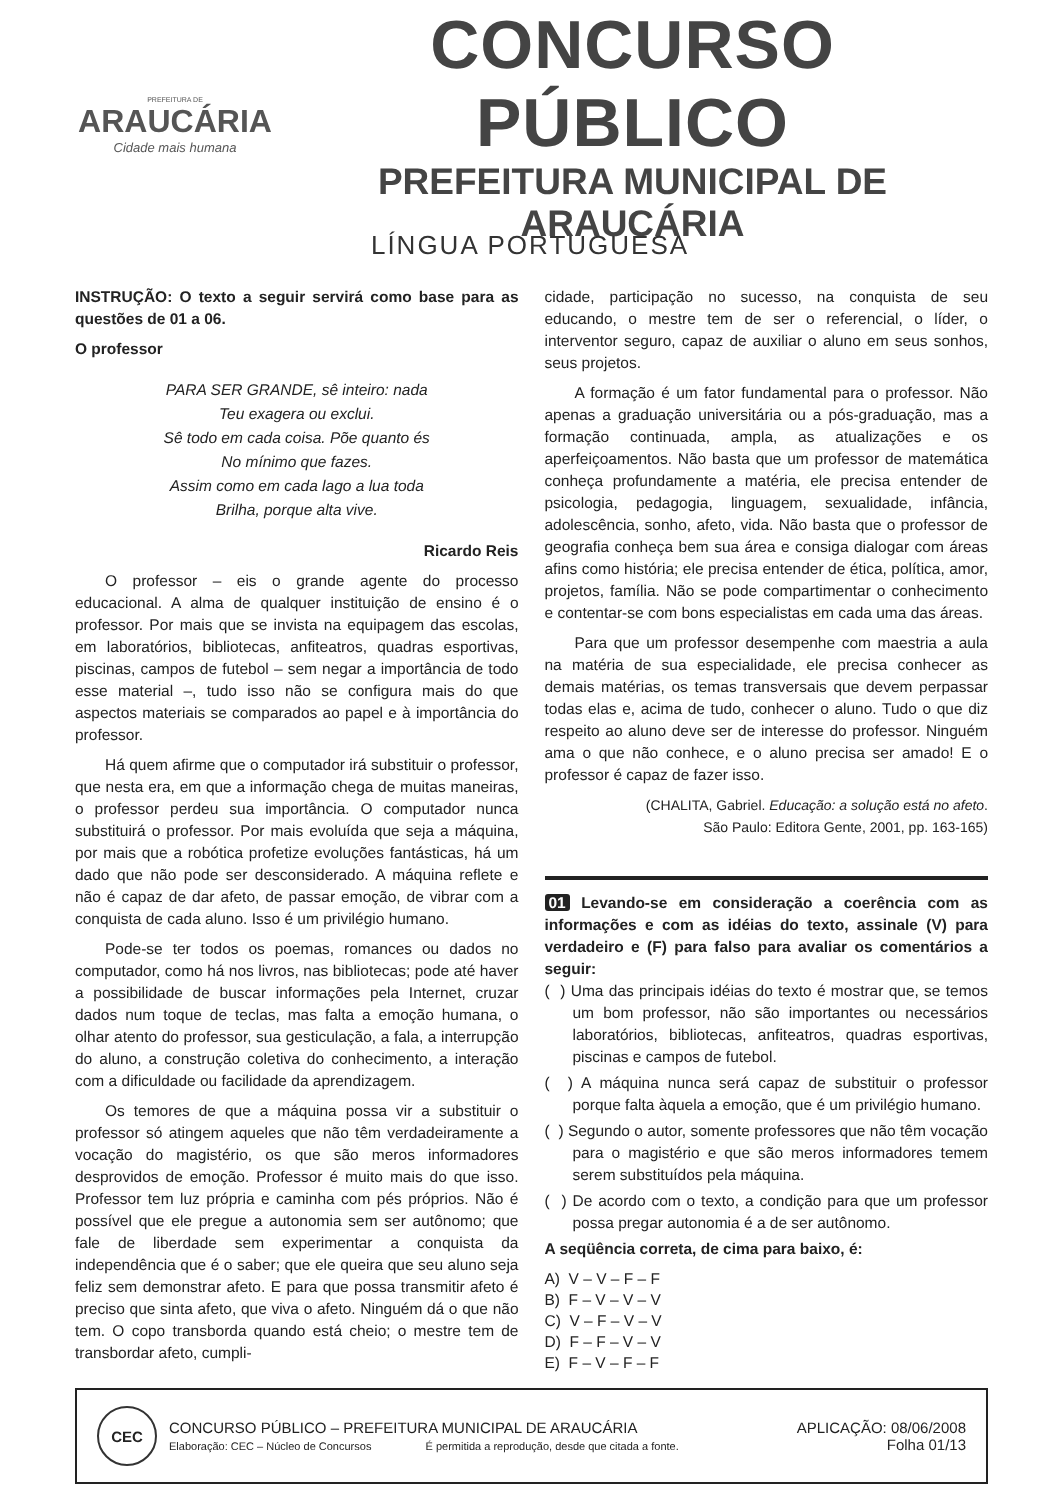PREFEITURA DE
ARAUCÁRIA
Cidade mais humana
CONCURSO PÚBLICO
PREFEITURA MUNICIPAL DE ARAUCÁRIA
LÍNGUA PORTUGUESA
INSTRUÇÃO: O texto a seguir servirá como base para as questões de 01 a 06.
O professor
PARA SER GRANDE, sê inteiro: nada
Teu exagera ou exclui.
Sê todo em cada coisa. Põe quanto és
No mínimo que fazes.
Assim como em cada lago a lua toda
Brilha, porque alta vive.
Ricardo Reis
O professor – eis o grande agente do processo educacional. A alma de qualquer instituição de ensino é o professor. Por mais que se invista na equipagem das escolas, em laboratórios, bibliotecas, anfiteatros, quadras esportivas, piscinas, campos de futebol – sem negar a importância de todo esse material –, tudo isso não se configura mais do que aspectos materiais se comparados ao papel e à importância do professor.
Há quem afirme que o computador irá substituir o professor, que nesta era, em que a informação chega de muitas maneiras, o professor perdeu sua importância. O computador nunca substituirá o professor. Por mais evoluída que seja a máquina, por mais que a robótica profetize evoluções fantásticas, há um dado que não pode ser desconsiderado. A máquina reflete e não é capaz de dar afeto, de passar emoção, de vibrar com a conquista de cada aluno. Isso é um privilégio humano.
Pode-se ter todos os poemas, romances ou dados no computador, como há nos livros, nas bibliotecas; pode até haver a possibilidade de buscar informações pela Internet, cruzar dados num toque de teclas, mas falta a emoção humana, o olhar atento do professor, sua gesticulação, a fala, a interrupção do aluno, a construção coletiva do conhecimento, a interação com a dificuldade ou facilidade da aprendizagem.
Os temores de que a máquina possa vir a substituir o professor só atingem aqueles que não têm verdadeiramente a vocação do magistério, os que são meros informadores desprovidos de emoção. Professor é muito mais do que isso. Professor tem luz própria e caminha com pés próprios. Não é possível que ele pregue a autonomia sem ser autônomo; que fale de liberdade sem experimentar a conquista da independência que é o saber; que ele queira que seu aluno seja feliz sem demonstrar afeto. E para que possa transmitir afeto é preciso que sinta afeto, que viva o afeto. Ninguém dá o que não tem. O copo transborda quando está cheio; o mestre tem de transbordar afeto, cumpli-
cidade, participação no sucesso, na conquista de seu educando, o mestre tem de ser o referencial, o líder, o interventor seguro, capaz de auxiliar o aluno em seus sonhos, seus projetos.
A formação é um fator fundamental para o professor. Não apenas a graduação universitária ou a pós-graduação, mas a formação continuada, ampla, as atualizações e os aperfeiçoamentos. Não basta que um professor de matemática conheça profundamente a matéria, ele precisa entender de psicologia, pedagogia, linguagem, sexualidade, infância, adolescência, sonho, afeto, vida. Não basta que o professor de geografia conheça bem sua área e consiga dialogar com áreas afins como história; ele precisa entender de ética, política, amor, projetos, família. Não se pode compartimentar o conhecimento e contentar-se com bons especialistas em cada uma das áreas.
Para que um professor desempenhe com maestria a aula na matéria de sua especialidade, ele precisa conhecer as demais matérias, os temas transversais que devem perpassar todas elas e, acima de tudo, conhecer o aluno. Tudo o que diz respeito ao aluno deve ser de interesse do professor. Ninguém ama o que não conhece, e o aluno precisa ser amado! E o professor é capaz de fazer isso.
(CHALITA, Gabriel. Educação: a solução está no afeto.
São Paulo: Editora Gente, 2001, pp. 163-165)
01 Levando-se em consideração a coerência com as informações e com as idéias do texto, assinale (V) para verdadeiro e (F) para falso para avaliar os comentários a seguir:
( ) Uma das principais idéias do texto é mostrar que, se temos um bom professor, não são importantes ou necessários laboratórios, bibliotecas, anfiteatros, quadras esportivas, piscinas e campos de futebol.
( ) A máquina nunca será capaz de substituir o professor porque falta àquela a emoção, que é um privilégio humano.
( ) Segundo o autor, somente professores que não têm vocação para o magistério e que são meros informadores temem serem substituídos pela máquina.
( ) De acordo com o texto, a condição para que um professor possa pregar autonomia é a de ser autônomo.
A seqüência correta, de cima para baixo, é:
A) V – V – F – F
B) F – V – V – V
C) V – F – V – V
D) F – F – V – V
E) F – V – F – F
CEC
CONCURSO PÚBLICO – PREFEITURA MUNICIPAL DE ARAUCÁRIA
Elaboração: CEC – Núcleo de Concursos É permitida a reprodução, desde que citada a fonte.
APLICAÇÃO: 08/06/2008
Folha 01/13